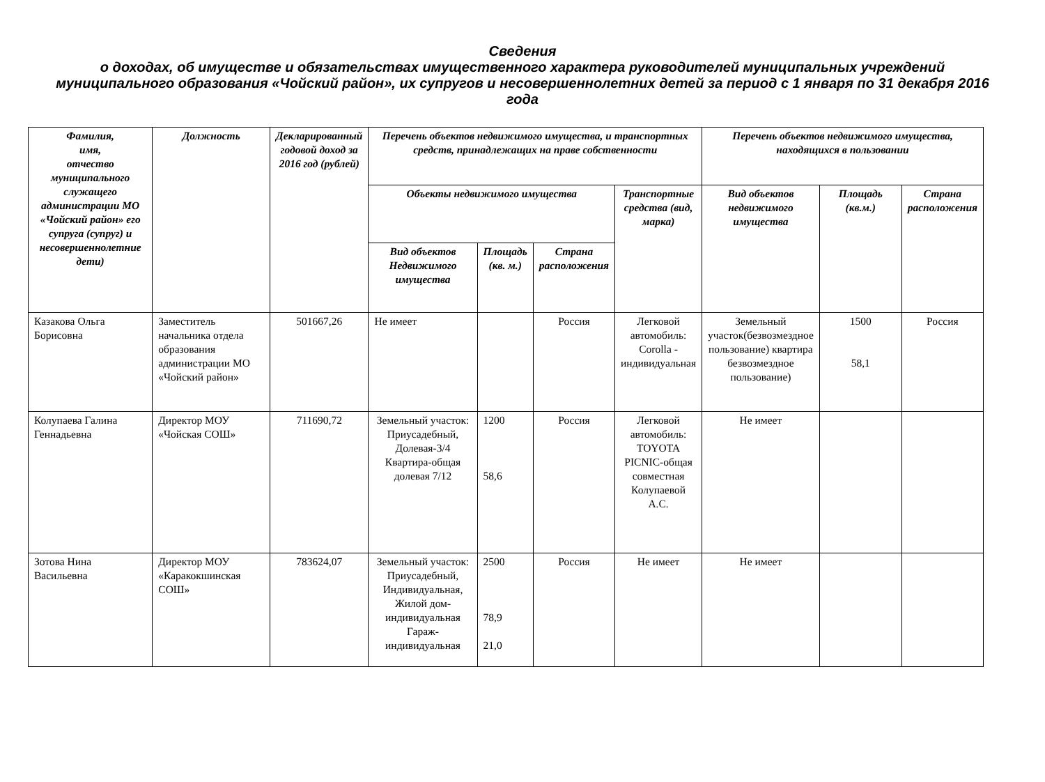Сведения
о доходах, об имуществе и обязательствах имущественного характера руководителей муниципальных учреждений муниципального образования «Чойский район», их супругов и несовершеннолетних детей за период с 1 января по 31 декабря 2016 года
| Фамилия, имя, отчество муниципального служащего администрации МО «Чойский район» его супруга (супруг) и несовершеннолетние дети) | Должность | Декларированный годовой доход за 2016 год (рублей) | Перечень объектов недвижимого имущества, и транспортных средств, принадлежащих на праве собственности | | | | Перечень объектов недвижимого имущества, находящихся в пользовании | | |
| --- | --- | --- | --- | --- | --- | --- | --- | --- | --- |
| | | | Объекты недвижимого имущества | | | Транспортные средства (вид, марка) | Вид объектов недвижимого имущества | Площадь (кв.м.) | Страна расположения |
| | | | Вид объектов Недвижимого имущества | Площадь (кв. м.) | Страна расположения | | | | |
| Казакова Ольга Борисовна | Заместитель начальника отдела образования администрации МО «Чойский район» | 501667,26 | Не имеет | | Россия | Легковой автомобиль: Corolla - индивидуальная | Земельный участок(безвозмездное пользование) квартира безвозмездное пользование) | 1500 58,1 | Россия |
| Колупаева Галина Геннадьевна | Директор МОУ «Чойская СОШ» | 711690,72 | Земельный участок: Приусадебный, Долевая-3/4 Квартира-общая долевая 7/12 | 1200 58,6 | Россия | Легковой автомобиль: TOYOTA PICNIC-общая совместная Колупаевой А.С. | Не имеет | | |
| Зотова Нина Васильевна | Директор МОУ «Каракокшинская СОШ» | 783624,07 | Земельный участок: Приусадебный, Индивидуальная, Жилой дом-индивидуальная Гараж-индивидуальная | 2500 78,9 21,0 | Россия | Не имеет | Не имеет | | |